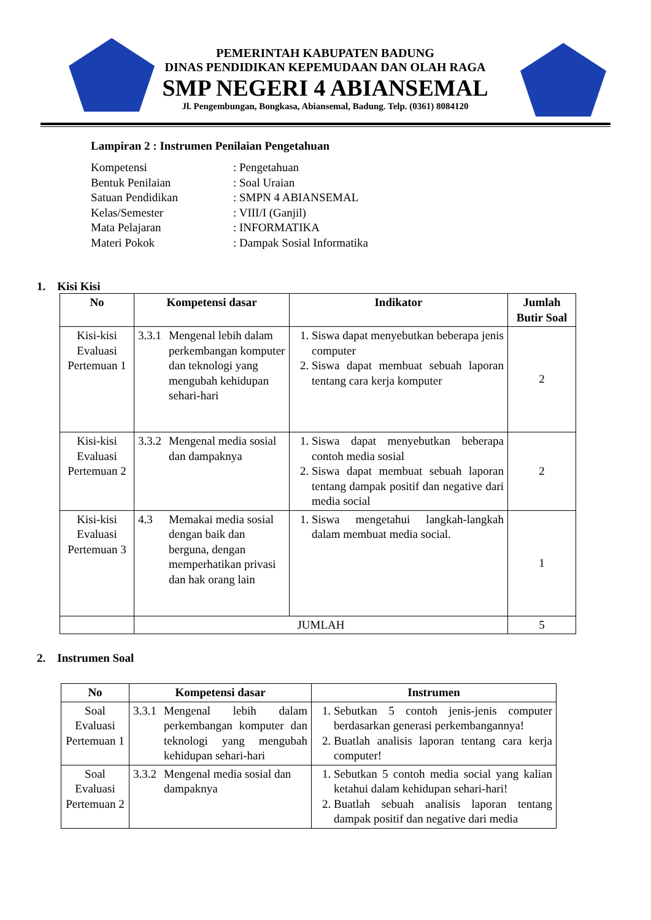PEMERINTAH KABUPATEN BADUNG
DINAS PENDIDIKAN KEPEMUDAAN DAN OLAH RAGA
SMP NEGERI 4 ABIANSEMAL
Jl. Pengembungan, Bongkasa, Abiansemal, Badung. Telp. (0361) 8084120
Lampiran 2 : Instrumen Penilaian Pengetahuan
Kompetensi: Pengetahuan
Bentuk Penilaian: Soal Uraian
Satuan Pendidikan: SMPN 4 ABIANSEMAL
Kelas/Semester: VIII/I (Ganjil)
Mata Pelajaran: INFORMATIKA
Materi Pokok: Dampak Sosial Informatika
1. Kisi Kisi
| No | Kompetensi dasar | Indikator | Jumlah Butir Soal |
| --- | --- | --- | --- |
| Kisi-kisi Evaluasi Pertemuan 1 | 3.3.1 Mengenal lebih dalam perkembangan komputer dan teknologi yang mengubah kehidupan sehari-hari | 1. Siswa dapat menyebutkan beberapa jenis computer 2. Siswa dapat membuat sebuah laporan tentang cara kerja komputer | 2 |
| Kisi-kisi Evaluasi Pertemuan 2 | 3.3.2 Mengenal media sosial dan dampaknya | 1. Siswa dapat menyebutkan beberapa contoh media sosial 2. Siswa dapat membuat sebuah laporan tentang dampak positif dan negative dari media social | 2 |
| Kisi-kisi Evaluasi Pertemuan 3 | 4.3 Memakai media sosial dengan baik dan berguna, dengan memperhatikan privasi dan hak orang lain | 1. Siswa mengetahui langkah-langkah dalam membuat media social. | 1 |
| | JUMLAH | | 5 |
2. Instrumen Soal
| No | Kompetensi dasar | Instrumen |
| --- | --- | --- |
| Soal Evaluasi Pertemuan 1 | 3.3.1 Mengenal lebih dalam perkembangan komputer dan teknologi yang mengubah kehidupan sehari-hari | 1. Sebutkan 5 contoh jenis-jenis computer berdasarkan generasi perkembangannya! 2. Buatlah analisis laporan tentang cara kerja computer! |
| Soal Evaluasi Pertemuan 2 | 3.3.2 Mengenal media sosial dan dampaknya | 1. Sebutkan 5 contoh media social yang kalian ketahui dalam kehidupan sehari-hari! 2. Buatlah sebuah analisis laporan tentang dampak positif dan negative dari media |